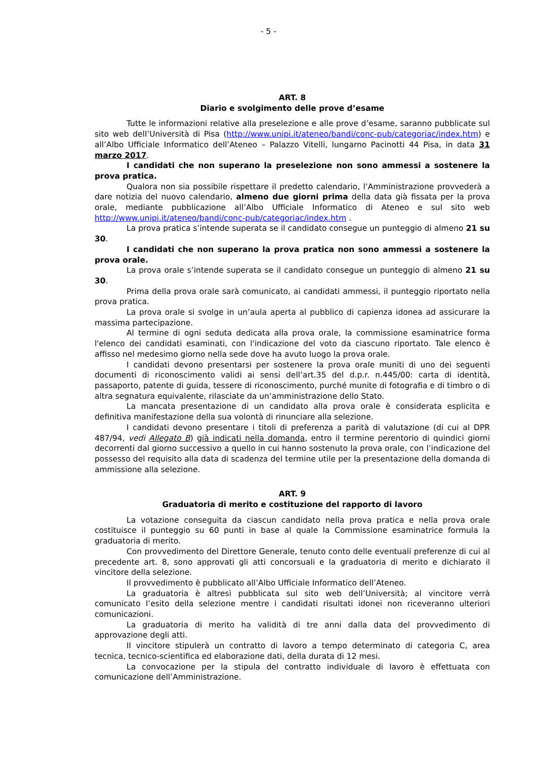- 5 -
ART. 8
Diario e svolgimento delle prove d’esame
Tutte le informazioni relative alla preselezione e alle prove d’esame, saranno pubblicate sul sito web dell’Università di Pisa (http://www.unipi.it/ateneo/bandi/conc-pub/categoriac/index.htm) e all’Albo Ufficiale Informatico dell’Ateneo – Palazzo Vitelli, lungarno Pacinotti 44 Pisa, in data 31 marzo 2017.
I candidati che non superano la preselezione non sono ammessi a sostenere la prova pratica.
Qualora non sia possibile rispettare il predetto calendario, l’Amministrazione provvederà a dare notizia del nuovo calendario, almeno due giorni prima della data già fissata per la prova orale, mediante pubblicazione all’Albo Ufficiale Informatico di Ateneo e sul sito web http://www.unipi.it/ateneo/bandi/conc-pub/categoriac/index.htm .
La prova pratica s’intende superata se il candidato consegue un punteggio di almeno 21 su 30.
I candidati che non superano la prova pratica non sono ammessi a sostenere la prova orale.
La prova orale s’intende superata se il candidato consegue un punteggio di almeno 21 su 30.
Prima della prova orale sarà comunicato, ai candidati ammessi, il punteggio riportato nella prova pratica.
La prova orale si svolge in un’aula aperta al pubblico di capienza idonea ad assicurare la massima partecipazione.
Al termine di ogni seduta dedicata alla prova orale, la commissione esaminatrice forma l'elenco dei candidati esaminati, con l'indicazione del voto da ciascuno riportato. Tale elenco è affisso nel medesimo giorno nella sede dove ha avuto luogo la prova orale.
I candidati devono presentarsi per sostenere la prova orale muniti di uno dei seguenti documenti di riconoscimento validi ai sensi dell’art.35 del d.p.r. n.445/00: carta di identità, passaporto, patente di guida, tessere di riconoscimento, purché munite di fotografia e di timbro o di altra segnatura equivalente, rilasciate da un’amministrazione dello Stato.
La mancata presentazione di un candidato alla prova orale è considerata esplicita e definitiva manifestazione della sua volontà di rinunciare alla selezione.
I candidati devono presentare i titoli di preferenza a parità di valutazione (di cui al DPR 487/94, vedi Allegato B) già indicati nella domanda, entro il termine perentorio di quindici giorni decorrenti dal giorno successivo a quello in cui hanno sostenuto la prova orale, con l’indicazione del possesso del requisito alla data di scadenza del termine utile per la presentazione della domanda di ammissione alla selezione.
ART. 9
Graduatoria di merito e costituzione del rapporto di lavoro
La votazione conseguita da ciascun candidato nella prova pratica e nella prova orale costituisce il punteggio su 60 punti in base al quale la Commissione esaminatrice formula la graduatoria di merito.
Con provvedimento del Direttore Generale, tenuto conto delle eventuali preferenze di cui al precedente art. 8, sono approvati gli atti concorsuali e la graduatoria di merito e dichiarato il vincitore della selezione.
Il provvedimento è pubblicato all’Albo Ufficiale Informatico dell’Ateneo.
La graduatoria è altresì pubblicata sul sito web dell’Università; al vincitore verrà comunicato l’esito della selezione mentre i candidati risultati idonei non riceveranno ulteriori comunicazioni.
La graduatoria di merito ha validità di tre anni dalla data del provvedimento di approvazione degli atti.
Il vincitore stipulerà un contratto di lavoro a tempo determinato di categoria C, area tecnica, tecnico-scientifica ed elaborazione dati, della durata di 12 mesi.
La convocazione per la stipula del contratto individuale di lavoro è effettuata con comunicazione dell’Amministrazione.